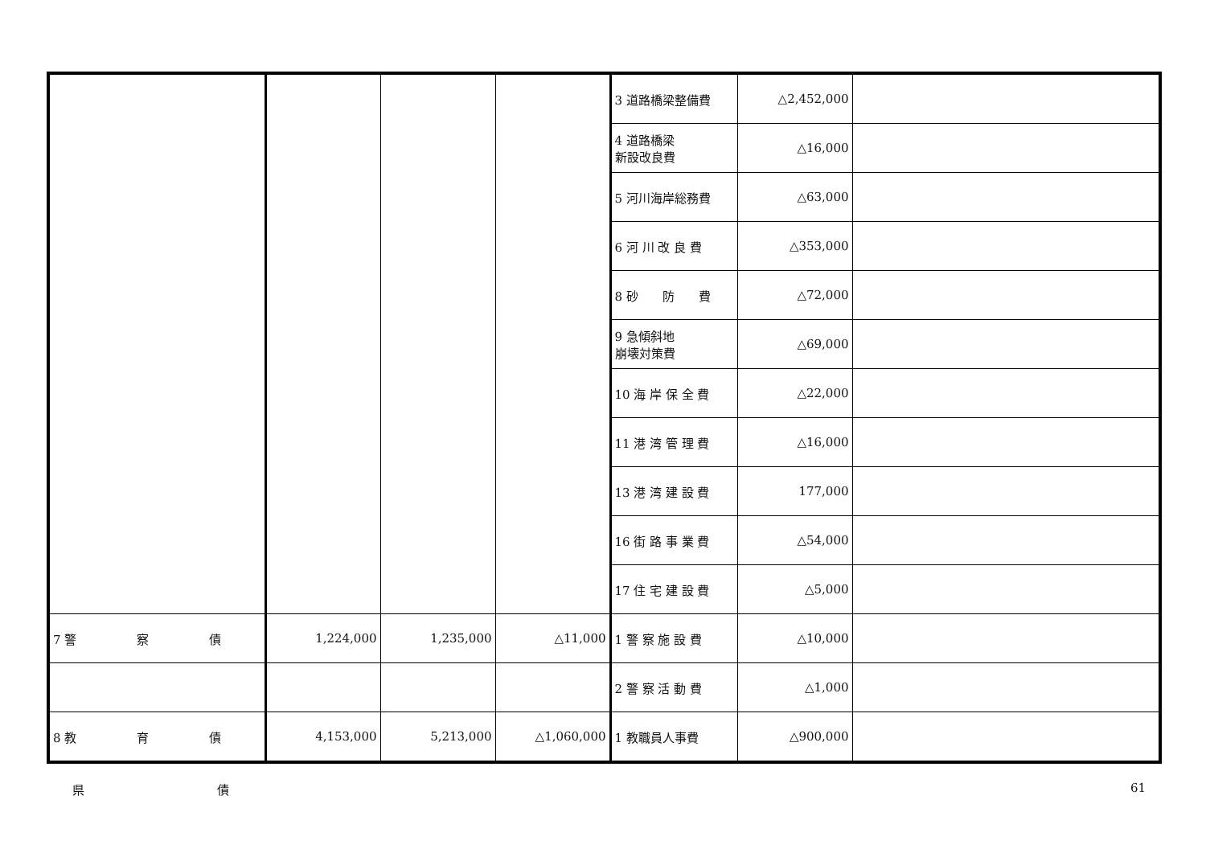| | | | | 3 道路橋梁整備費 | △2,452,000 | |
| | | | | 4 道路橋梁 新設改良費 | △16,000 | |
| | | | | 5 河川海岸総務費 | △63,000 | |
| | | | | 6 河 川 改 良 費 | △353,000 | |
| | | | | 8 砂 防 費 | △72,000 | |
| | | | | 9 急傾斜地 崩壊対策費 | △69,000 | |
| | | | | 10 海 岸 保 全 費 | △22,000 | |
| | | | | 11 港 湾 管 理 費 | △16,000 | |
| | | | | 13 港 湾 建 設 費 | 177,000 | |
| | | | | 16 街 路 事 業 費 | △54,000 | |
| | | | | 17 住 宅 建 設 費 | △5,000 | |
| 7 警 察 債 | 1,224,000 | 1,235,000 | △11,000 | 1 警 察 施 設 費 | △10,000 | |
| | | | | 2 警 察 活 動 費 | △1,000 | |
| 8 教 育 債 | 4,153,000 | 5,213,000 | △1,060,000 | 1 教職員人事費 | △900,000 | |
県　　　　　　　　　　　債 61